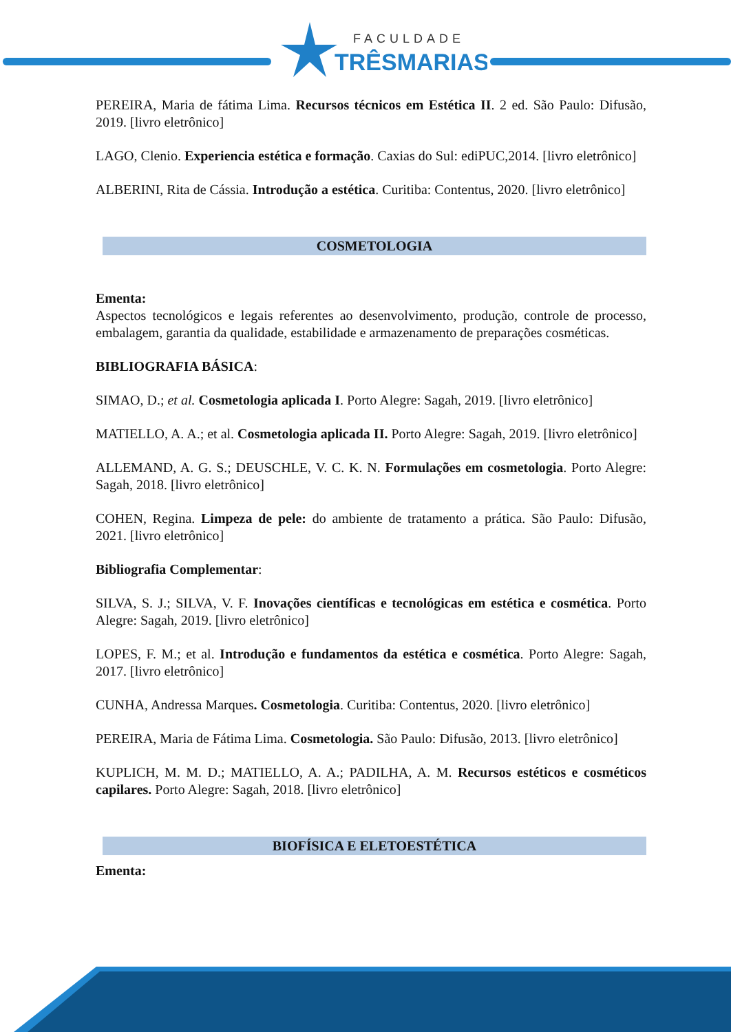FACULDADE
TRÊSMARIAS
PEREIRA, Maria de fátima Lima. Recursos técnicos em Estética II. 2 ed. São Paulo: Difusão, 2019. [livro eletrônico]
LAGO, Clenio. Experiencia estética e formação. Caxias do Sul: ediPUC,2014. [livro eletrônico]
ALBERINI, Rita de Cássia. Introdução a estética. Curitiba: Contentus, 2020. [livro eletrônico]
COSMETOLOGIA
Ementa:
Aspectos tecnológicos e legais referentes ao desenvolvimento, produção, controle de processo, embalagem, garantia da qualidade, estabilidade e armazenamento de preparações cosméticas.
BIBLIOGRAFIA BÁSICA:
SIMAO, D.; et al. Cosmetologia aplicada I. Porto Alegre: Sagah, 2019. [livro eletrônico]
MATIELLO, A. A.; et al. Cosmetologia aplicada II. Porto Alegre: Sagah, 2019. [livro eletrônico]
ALLEMAND, A. G. S.; DEUSCHLE, V. C. K. N. Formulações em cosmetologia. Porto Alegre: Sagah, 2018. [livro eletrônico]
COHEN, Regina. Limpeza de pele: do ambiente de tratamento a prática. São Paulo: Difusão, 2021. [livro eletrônico]
Bibliografia Complementar:
SILVA, S. J.; SILVA, V. F. Inovações científicas e tecnológicas em estética e cosmética. Porto Alegre: Sagah, 2019. [livro eletrônico]
LOPES, F. M.; et al. Introdução e fundamentos da estética e cosmética. Porto Alegre: Sagah, 2017. [livro eletrônico]
CUNHA, Andressa Marques. Cosmetologia. Curitiba: Contentus, 2020. [livro eletrônico]
PEREIRA, Maria de Fátima Lima. Cosmetologia. São Paulo: Difusão, 2013. [livro eletrônico]
KUPLICH, M. M. D.; MATIELLO, A. A.; PADILHA, A. M. Recursos estéticos e cosméticos capilares. Porto Alegre: Sagah, 2018. [livro eletrônico]
BIOFÍSICA E ELETOESTÉTICA
Ementa: